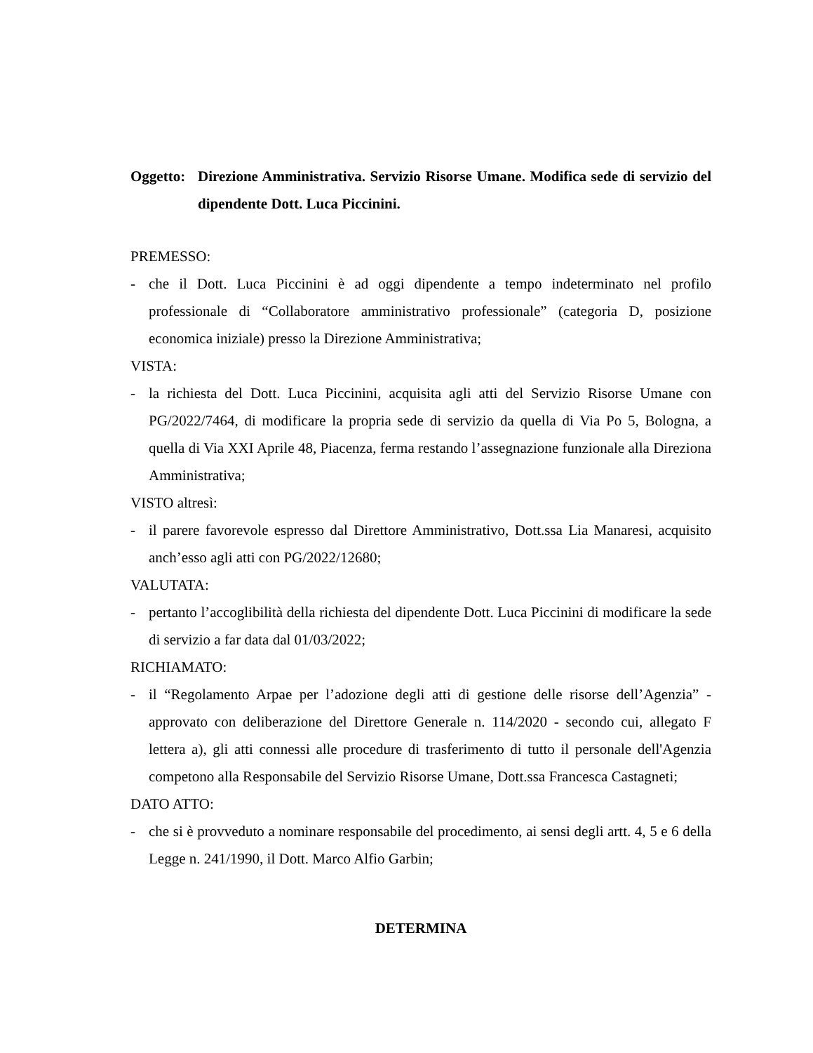Oggetto: Direzione Amministrativa. Servizio Risorse Umane. Modifica sede di servizio del dipendente Dott. Luca Piccinini.
PREMESSO:
- che il Dott. Luca Piccinini è ad oggi dipendente a tempo indeterminato nel profilo professionale di “Collaboratore amministrativo professionale” (categoria D, posizione economica iniziale) presso la Direzione Amministrativa;
VISTA:
- la richiesta del Dott. Luca Piccinini, acquisita agli atti del Servizio Risorse Umane con PG/2022/7464, di modificare la propria sede di servizio da quella di Via Po 5, Bologna, a quella di Via XXI Aprile 48, Piacenza, ferma restando l’assegnazione funzionale alla Direziona Amministrativa;
VISTO altresì:
- il parere favorevole espresso dal Direttore Amministrativo, Dott.ssa Lia Manaresi, acquisito anch’esso agli atti con PG/2022/12680;
VALUTATA:
- pertanto l’accoglibilità della richiesta del dipendente Dott. Luca Piccinini di modificare la sede di servizio a far data dal 01/03/2022;
RICHIAMATO:
- il “Regolamento Arpae per l’adozione degli atti di gestione delle risorse dell’Agenzia” - approvato con deliberazione del Direttore Generale n. 114/2020 - secondo cui, allegato F lettera a), gli atti connessi alle procedure di trasferimento di tutto il personale dell'Agenzia competono alla Responsabile del Servizio Risorse Umane, Dott.ssa Francesca Castagneti;
DATO ATTO:
- che si è provveduto a nominare responsabile del procedimento, ai sensi degli artt. 4, 5 e 6 della Legge n. 241/1990, il Dott. Marco Alfio Garbin;
DETERMINA